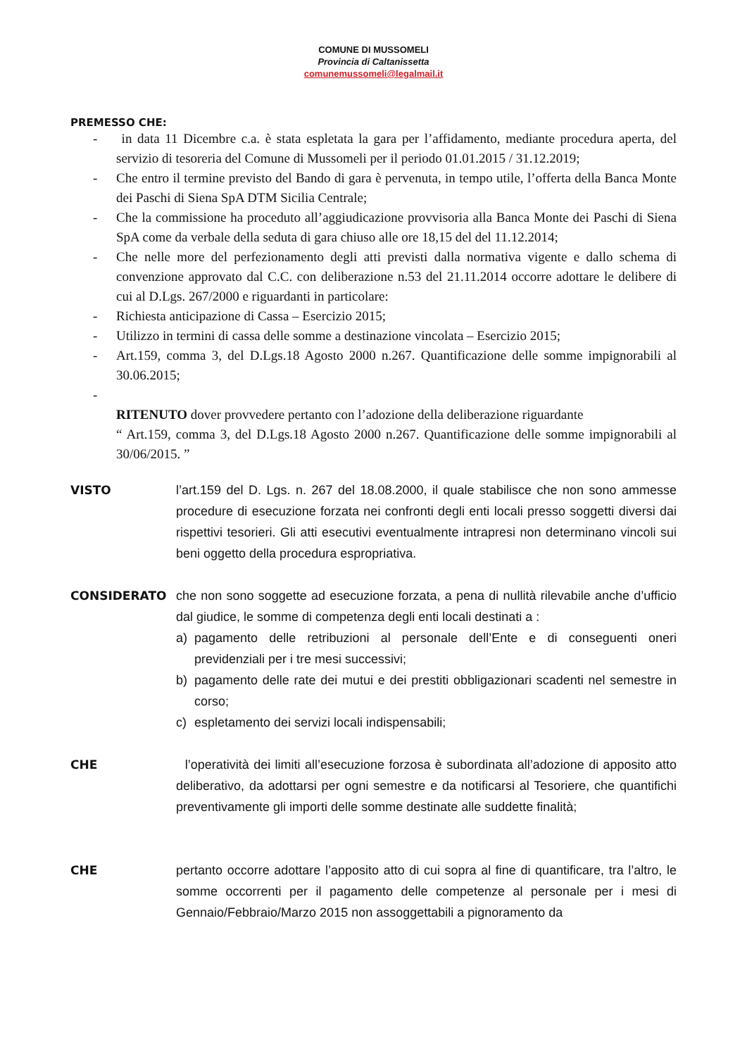COMUNE DI MUSSOMELI
Provincia di Caltanissetta
comunemussomeli@legalmail.it
PREMESSO CHE:
- in data 11 Dicembre c.a. è stata espletata la gara per l’affidamento, mediante procedura aperta, del servizio di tesoreria del Comune di Mussomeli per il periodo 01.01.2015 / 31.12.2019;
- Che entro il termine previsto del Bando di gara è pervenuta, in tempo utile, l’offerta della Banca Monte dei Paschi di Siena SpA DTM Sicilia Centrale;
- Che la commissione ha proceduto all’aggiudicazione provvisoria alla Banca Monte dei Paschi di Siena SpA come da verbale della seduta di gara chiuso alle ore 18,15 del del 11.12.2014;
- Che nelle more del perfezionamento degli atti previsti dalla normativa vigente e dallo schema di convenzione approvato dal C.C. con deliberazione n.53 del 21.11.2014 occorre adottare le delibere di cui al D.Lgs. 267/2000 e riguardanti in particolare:
- Richiesta anticipazione di Cassa – Esercizio 2015;
- Utilizzo in termini di cassa delle somme a destinazione vincolata – Esercizio 2015;
- Art.159, comma 3, del D.Lgs.18 Agosto 2000 n.267. Quantificazione delle somme impignorabili al 30.06.2015;
-
RITENUTO dover provvedere pertanto con l’adozione della deliberazione riguardante
“ Art.159, comma 3, del D.Lgs.18 Agosto 2000 n.267. Quantificazione delle somme impignorabili al 30/06/2015. ”
VISTO l’art.159 del D. Lgs. n. 267 del 18.08.2000, il quale stabilisce che non sono ammesse procedure di esecuzione forzata nei confronti degli enti locali presso soggetti diversi dai rispettivi tesorieri. Gli atti esecutivi eventualmente intrapresi non determinano vincoli sui beni oggetto della procedura espropriativa.
CONSIDERATO che non sono soggette ad esecuzione forzata, a pena di nullità rilevabile anche d’ufficio dal giudice, le somme di competenza degli enti locali destinati a :
a) pagamento delle retribuzioni al personale dell’Ente e di conseguenti oneri previdenziali per i tre mesi successivi;
b) pagamento delle rate dei mutui e dei prestiti obbligazionari scadenti nel semestre in corso;
c) espletamento dei servizi locali indispensabili;
CHE l’operatività dei limiti all’esecuzione forzosa è subordinata all’adozione di apposito atto deliberativo, da adottarsi per ogni semestre e da notificarsi al Tesoriere, che quantifichi preventivamente gli importi delle somme destinate alle suddette finalità;
CHE pertanto occorre adottare l’apposito atto di cui sopra al fine di quantificare, tra l’altro, le somme occorrenti per il pagamento delle competenze al personale per i mesi di Gennaio/Febbraio/Marzo 2015 non assoggettabili a pignoramento da